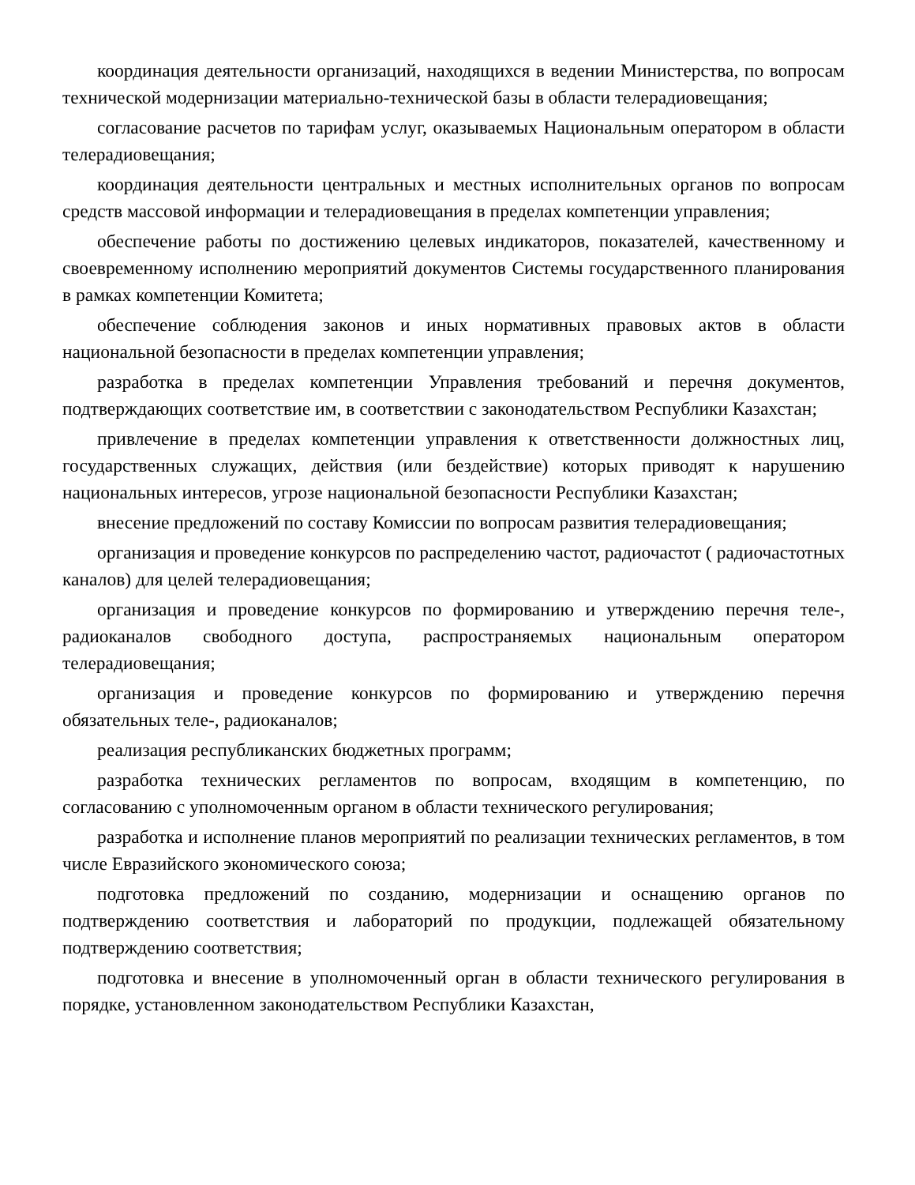координация деятельности организаций, находящихся в ведении Министерства, по вопросам технической модернизации материально-технической базы в области телерадиовещания;
согласование расчетов по тарифам услуг, оказываемых Национальным оператором в области телерадиовещания;
координация деятельности центральных и местных исполнительных органов по вопросам средств массовой информации и телерадиовещания в пределах компетенции управления;
обеспечение работы по достижению целевых индикаторов, показателей, качественному и своевременному исполнению мероприятий документов Системы государственного планирования в рамках компетенции Комитета;
обеспечение соблюдения законов и иных нормативных правовых актов в области национальной безопасности в пределах компетенции управления;
разработка в пределах компетенции Управления требований и перечня документов, подтверждающих соответствие им, в соответствии с законодательством Республики Казахстан;
привлечение в пределах компетенции управления к ответственности должностных лиц, государственных служащих, действия (или бездействие) которых приводят к нарушению национальных интересов, угрозе национальной безопасности Республики Казахстан;
внесение предложений по составу Комиссии по вопросам развития телерадиовещания;
организация и проведение конкурсов по распределению частот, радиочастот ( радиочастотных каналов) для целей телерадиовещания;
организация и проведение конкурсов по формированию и утверждению перечня теле-, радиоканалов свободного доступа, распространяемых национальным оператором телерадиовещания;
организация и проведение конкурсов по формированию и утверждению перечня обязательных теле-, радиоканалов;
реализация республиканских бюджетных программ;
разработка технических регламентов по вопросам, входящим в компетенцию, по согласованию с уполномоченным органом в области технического регулирования;
разработка и исполнение планов мероприятий по реализации технических регламентов, в том числе Евразийского экономического союза;
подготовка предложений по созданию, модернизации и оснащению органов по подтверждению соответствия и лабораторий по продукции, подлежащей обязательному подтверждению соответствия;
подготовка и внесение в уполномоченный орган в области технического регулирования в порядке, установленном законодательством Республики Казахстан,